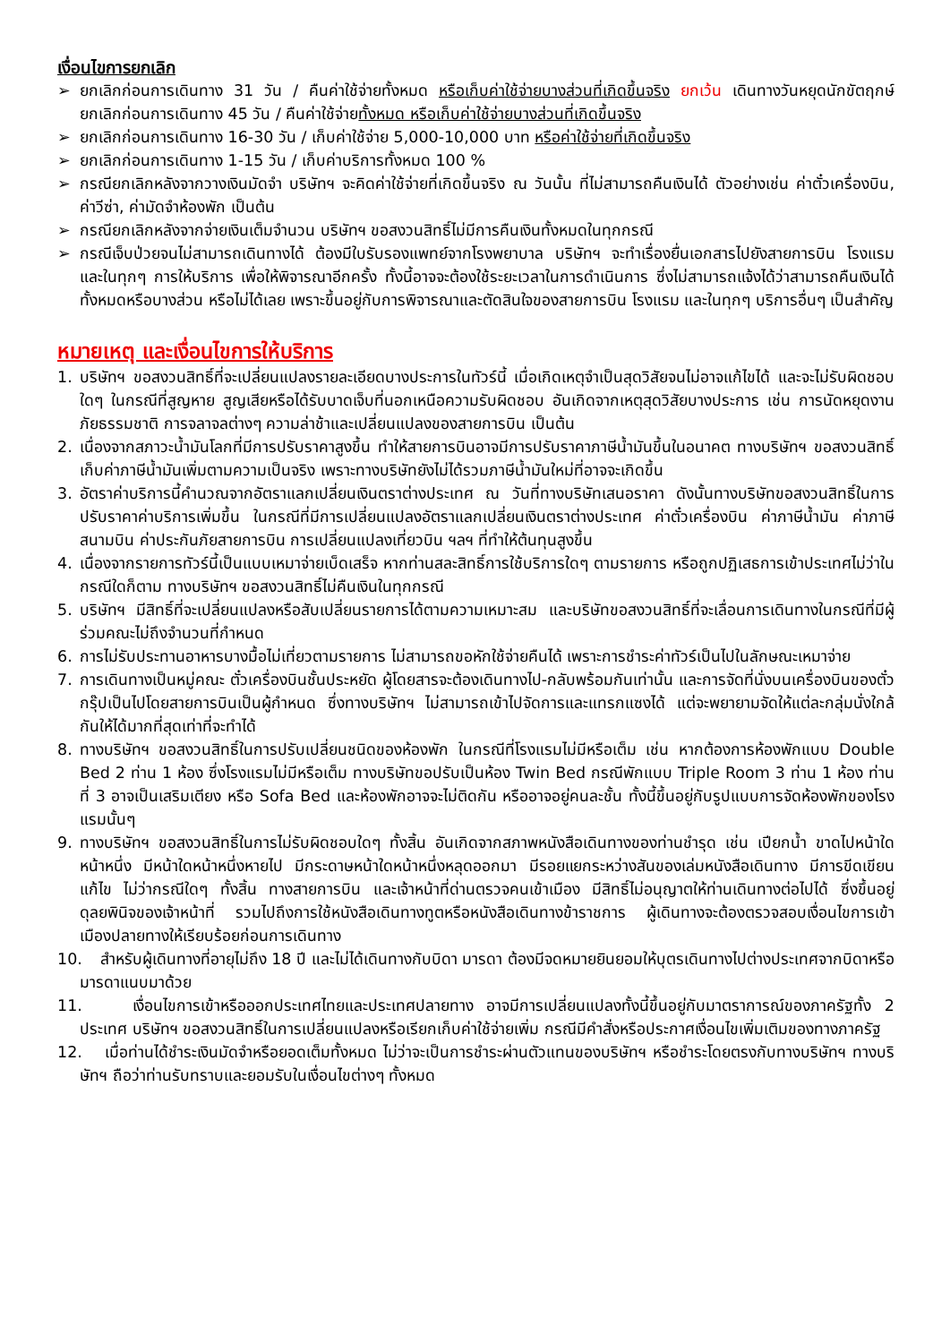เงื่อนไขการยกเลิก
➢ ยกเลิกก่อนการเดินทาง 31 วัน / คืนค่าใช้จ่ายทั้งหมด หรือเก็บค่าใช้จ่ายบางส่วนที่เกิดขึ้นจริง ยกเว้น เดินทางวันหยุดนักขัตฤกษ์ ยกเลิกก่อนการเดินทาง 45 วัน / คืนค่าใช้จ่ายทั้งหมด หรือเก็บค่าใช้จ่ายบางส่วนที่เกิดขึ้นจริง
➢ ยกเลิกก่อนการเดินทาง 16-30 วัน / เก็บค่าใช้จ่าย 5,000-10,000 บาท หรือค่าใช้จ่ายที่เกิดขึ้นจริง
➢ ยกเลิกก่อนการเดินทาง 1-15 วัน / เก็บค่าบริการทั้งหมด 100 %
➢ กรณียกเลิกหลังจากวางเงินมัดจำ บริษัทฯ จะคิดค่าใช้จ่ายที่เกิดขึ้นจริง ณ วันนั้น ที่ไม่สามารถคืนเงินได้ ตัวอย่างเช่น ค่าตั๋วเครื่องบิน, ค่าวีซ่า, ค่ามัดจำห้องพัก เป็นต้น
➢ กรณียกเลิกหลังจากจ่ายเงินเต็มจำนวน บริษัทฯ ขอสงวนสิทธิ์ไม่มีการคืนเงินทั้งหมดในทุกกรณี
➢ กรณีเจ็บป่วยจนไม่สามารถเดินทางได้ ต้องมีใบรับรองแพทย์จากโรงพยาบาล บริษัทฯ จะทำเรื่องยื่นเอกสารไปยังสายการบิน โรงแรม และในทุกๆ การให้บริการ เพื่อให้พิจารณาอีกครั้ง ทั้งนี้อาจจะต้องใช้ระยะเวลาในการดำเนินการ ซึ่งไม่สามารถแจ้งได้ว่าสามารถคืนเงินได้ทั้งหมดหรือบางส่วน หรือไม่ได้เลย เพราะขึ้นอยู่กับการพิจารณาและตัดสินใจของสายการบิน โรงแรม และในทุกๆ บริการอื่นๆ เป็นสำคัญ
หมายเหตุ และเงื่อนไขการให้บริการ
1. บริษัทฯ ขอสงวนสิทธิ์ที่จะเปลี่ยนแปลงรายละเอียดบางประการในทัวร์นี้ เมื่อเกิดเหตุจำเป็นสุดวิสัยจนไม่อาจแก้ไขได้ และจะไม่รับผิดชอบใดๆ ในกรณีที่สูญหาย สูญเสียหรือได้รับบาดเจ็บที่นอกเหนือความรับผิดชอบ อันเกิดจากเหตุสุดวิสัยบางประการ เช่น การนัดหยุดงาน ภัยธรรมชาติ การจลาจลต่างๆ ความล่าช้าและเปลี่ยนแปลงของสายการบิน เป็นต้น
2. เนื่องจากสภาวะน้ำมันโลกที่มีการปรับราคาสูงขึ้น ทำให้สายการบินอาจมีการปรับราคาภาษีน้ำมันขึ้นในอนาคต ทางบริษัทฯ ขอสงวนสิทธิ์เก็บค่าภาษีน้ำมันเพิ่มตามความเป็นจริง เพราะทางบริษัทยังไม่ได้รวมภาษีน้ำมันใหม่ที่อาจจะเกิดขึ้น
3. อัตราค่าบริการนี้คำนวณจากอัตราแลกเปลี่ยนเงินตราต่างประเทศ ณ วันที่ทางบริษัทเสนอราคา ดังนั้นทางบริษัทขอสงวนสิทธิ์ในการปรับราคาค่าบริการเพิ่มขึ้น ในกรณีที่มีการเปลี่ยนแปลงอัตราแลกเปลี่ยนเงินตราต่างประเทศ ค่าตั๋วเครื่องบิน ค่าภาษีน้ำมัน ค่าภาษีสนามบิน ค่าประกันภัยสายการบิน การเปลี่ยนแปลงเที่ยวบิน ฯลฯ ที่ทำให้ต้นทุนสูงขึ้น
4. เนื่องจากรายการทัวร์นี้เป็นแบบเหมาจ่ายเบ็ดเสร็จ หากท่านสละสิทธิ์การใช้บริการใดๆ ตามรายการ หรือถูกปฏิเสธการเข้าประเทศไม่ว่าในกรณีใดก็ตาม ทางบริษัทฯ ขอสงวนสิทธิ์ไม่คืนเงินในทุกกรณี
5. บริษัทฯ มีสิทธิ์ที่จะเปลี่ยนแปลงหรือสับเปลี่ยนรายการได้ตามความเหมาะสม และบริษัทขอสงวนสิทธิ์ที่จะเลื่อนการเดินทางในกรณีที่มีผู้ร่วมคณะไม่ถึงจำนวนที่กำหนด
6. การไม่รับประทานอาหารบางมื้อไม่เที่ยวตามรายการ ไม่สามารถขอหักใช้จ่ายคืนได้ เพราะการชำระค่าทัวร์เป็นไปในลักษณะเหมาจ่าย
7. การเดินทางเป็นหมู่คณะ ตั๋วเครื่องบินชั้นประหยัด ผู้โดยสารจะต้องเดินทางไป-กลับพร้อมกันเท่านั้น และการจัดที่นั่งบนเครื่องบินของตั๋วกรุ๊ปเป็นไปโดยสายการบินเป็นผู้กำหนด ซึ่งทางบริษัทฯ ไม่สามารถเข้าไปจัดการและแทรกแซงได้ แต่จะพยายามจัดให้แต่ละกลุ่มนั่งใกล้กันให้ได้มากที่สุดเท่าที่จะทำได้
8. ทางบริษัทฯ ขอสงวนสิทธิ์ในการปรับเปลี่ยนชนิดของห้องพัก ในกรณีที่โรงแรมไม่มีหรือเต็ม เช่น หากต้องการห้องพักแบบ Double Bed 2 ท่าน 1 ห้อง ซึ่งโรงแรมไม่มีหรือเต็ม ทางบริษัทขอปรับเป็นห้อง Twin Bed กรณีพักแบบ Triple Room 3 ท่าน 1 ห้อง ท่านที่ 3 อาจเป็นเสริมเตียง หรือ Sofa Bed และห้องพักอาจจะไม่ติดกัน หรืออาจอยู่คนละชั้น ทั้งนี้ขึ้นอยู่กับรูปแบบการจัดห้องพักของโรงแรมนั้นๆ
9. ทางบริษัทฯ ขอสงวนสิทธิ์ในการไม่รับผิดชอบใดๆ ทั้งสิ้น อันเกิดจากสภาพหนังสือเดินทางของท่านชำรุด เช่น เปียกน้ำ ขาดไปหน้าใดหน้าหนึ่ง มีหน้าใดหน้าหนึ่งหายไป มีกระดาษหน้าใดหน้าหนึ่งหลุดออกมา มีรอยแยกระหว่างสันของเล่มหนังสือเดินทาง มีการขีดเขียนแก้ไข ไม่ว่ากรณีใดๆ ทั้งสิ้น ทางสายการบิน และเจ้าหน้าที่ด่านตรวจคนเข้าเมือง มีสิทธิ์ไม่อนุญาตให้ท่านเดินทางต่อไปได้ ซึ่งขึ้นอยู่ดุลยพินิจของเจ้าหน้าที่ รวมไปถึงการใช้หนังสือเดินทางทูตหรือหนังสือเดินทางข้าราชการ ผู้เดินทางจะต้องตรวจสอบเงื่อนไขการเข้าเมืองปลายทางให้เรียบร้อยก่อนการเดินทาง
10. สำหรับผู้เดินทางที่อายุไม่ถึง 18 ปี และไม่ได้เดินทางกับบิดา มารดา ต้องมีจดหมายยินยอมให้บุตรเดินทางไปต่างประเทศจากบิดาหรือมารดาแนบมาด้วย
11. เงื่อนไขการเข้าหรือออกประเทศไทยและประเทศปลายทาง อาจมีการเปลี่ยนแปลงทั้งนี้ขึ้นอยู่กับมาตราการณ์ของภาครัฐทั้ง 2 ประเทศ บริษัทฯ ขอสงวนสิทธิ์ในการเปลี่ยนแปลงหรือเรียกเก็บค่าใช้จ่ายเพิ่ม กรณีมีคำสั่งหรือประกาศเงื่อนไขเพิ่มเติมของทางภาครัฐ
12. เมื่อท่านได้ชำระเงินมัดจำหรือยอดเต็มทั้งหมด ไม่ว่าจะเป็นการชำระผ่านตัวแทนของบริษัทฯ หรือชำระโดยตรงกับทางบริษัทฯ ทางบริษัทฯ ถือว่าท่านรับทราบและยอมรับในเงื่อนไขต่างๆ ทั้งหมด